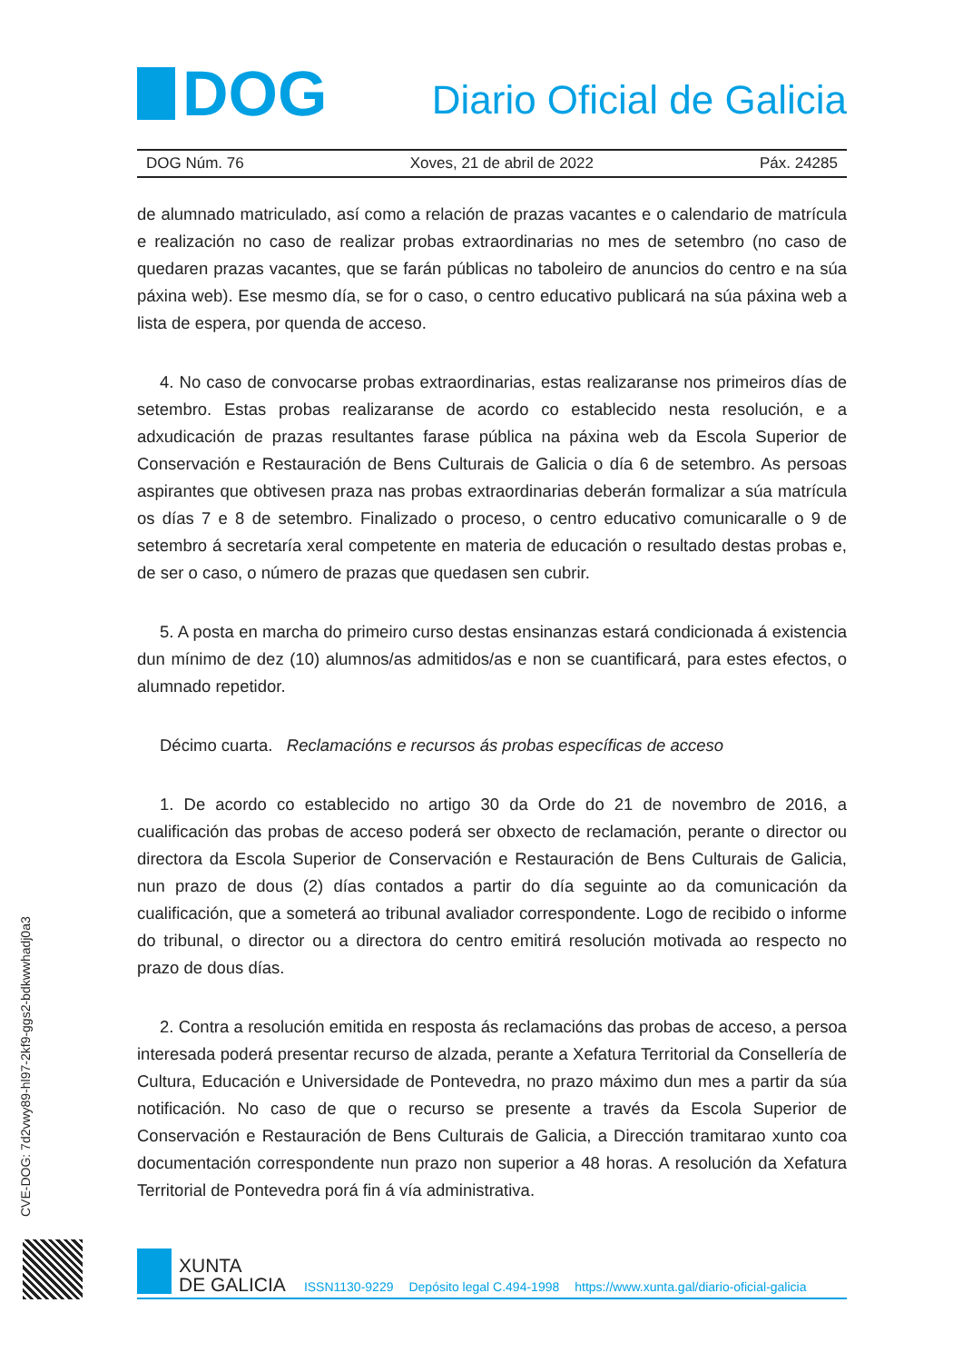DOG
Diario Oficial de Galicia
DOG Núm. 76 Xoves, 21 de abril de 2022 Páx. 24285
de alumnado matriculado, así como a relación de prazas vacantes e o calendario de matrícula e realización no caso de realizar probas extraordinarias no mes de setembro (no caso de quedaren prazas vacantes, que se farán públicas no taboleiro de anuncios do centro e na súa páxina web). Ese mesmo día, se for o caso, o centro educativo publicará na súa páxina web a lista de espera, por quenda de acceso.
4. No caso de convocarse probas extraordinarias, estas realizaranse nos primeiros días de setembro. Estas probas realizaranse de acordo co establecido nesta resolución, e a adxudicación de prazas resultantes farase pública na páxina web da Escola Superior de Conservación e Restauración de Bens Culturais de Galicia o día 6 de setembro. As persoas aspirantes que obtivesen praza nas probas extraordinarias deberán formalizar a súa matrícula os días 7 e 8 de setembro. Finalizado o proceso, o centro educativo comunicaralle o 9 de setembro á secretaría xeral competente en materia de educación o resultado destas probas e, de ser o caso, o número de prazas que quedasen sen cubrir.
5. A posta en marcha do primeiro curso destas ensinanzas estará condicionada á existencia dun mínimo de dez (10) alumnos/as admitidos/as e non se cuantificará, para estes efectos, o alumnado repetidor.
Décimo cuarta. Reclamacións e recursos ás probas específicas de acceso
1. De acordo co establecido no artigo 30 da Orde do 21 de novembro de 2016, a cualificación das probas de acceso poderá ser obxecto de reclamación, perante o director ou directora da Escola Superior de Conservación e Restauración de Bens Culturais de Galicia, nun prazo de dous (2) días contados a partir do día seguinte ao da comunicación da cualificación, que a someterá ao tribunal avaliador correspondente. Logo de recibido o informe do tribunal, o director ou a directora do centro emitirá resolución motivada ao respecto no prazo de dous días.
2. Contra a resolución emitida en resposta ás reclamacións das probas de acceso, a persoa interesada poderá presentar recurso de alzada, perante a Xefatura Territorial da Consellería de Cultura, Educación e Universidade de Pontevedra, no prazo máximo dun mes a partir da súa notificación. No caso de que o recurso se presente a través da Escola Superior de Conservación e Restauración de Bens Culturais de Galicia, a Dirección tramitarao xunto coa documentación correspondente nun prazo non superior a 48 horas. A resolución da Xefatura Territorial de Pontevedra porá fin á vía administrativa.
CVE-DOG: 7d2vwy89-hl97-2kf9-ggs2-bdkwwhadj0a3
XUNTA
DE GALICIA
ISSN1130-9229 Depósito legal C.494-1998 https://www.xunta.gal/diario-oficial-galicia